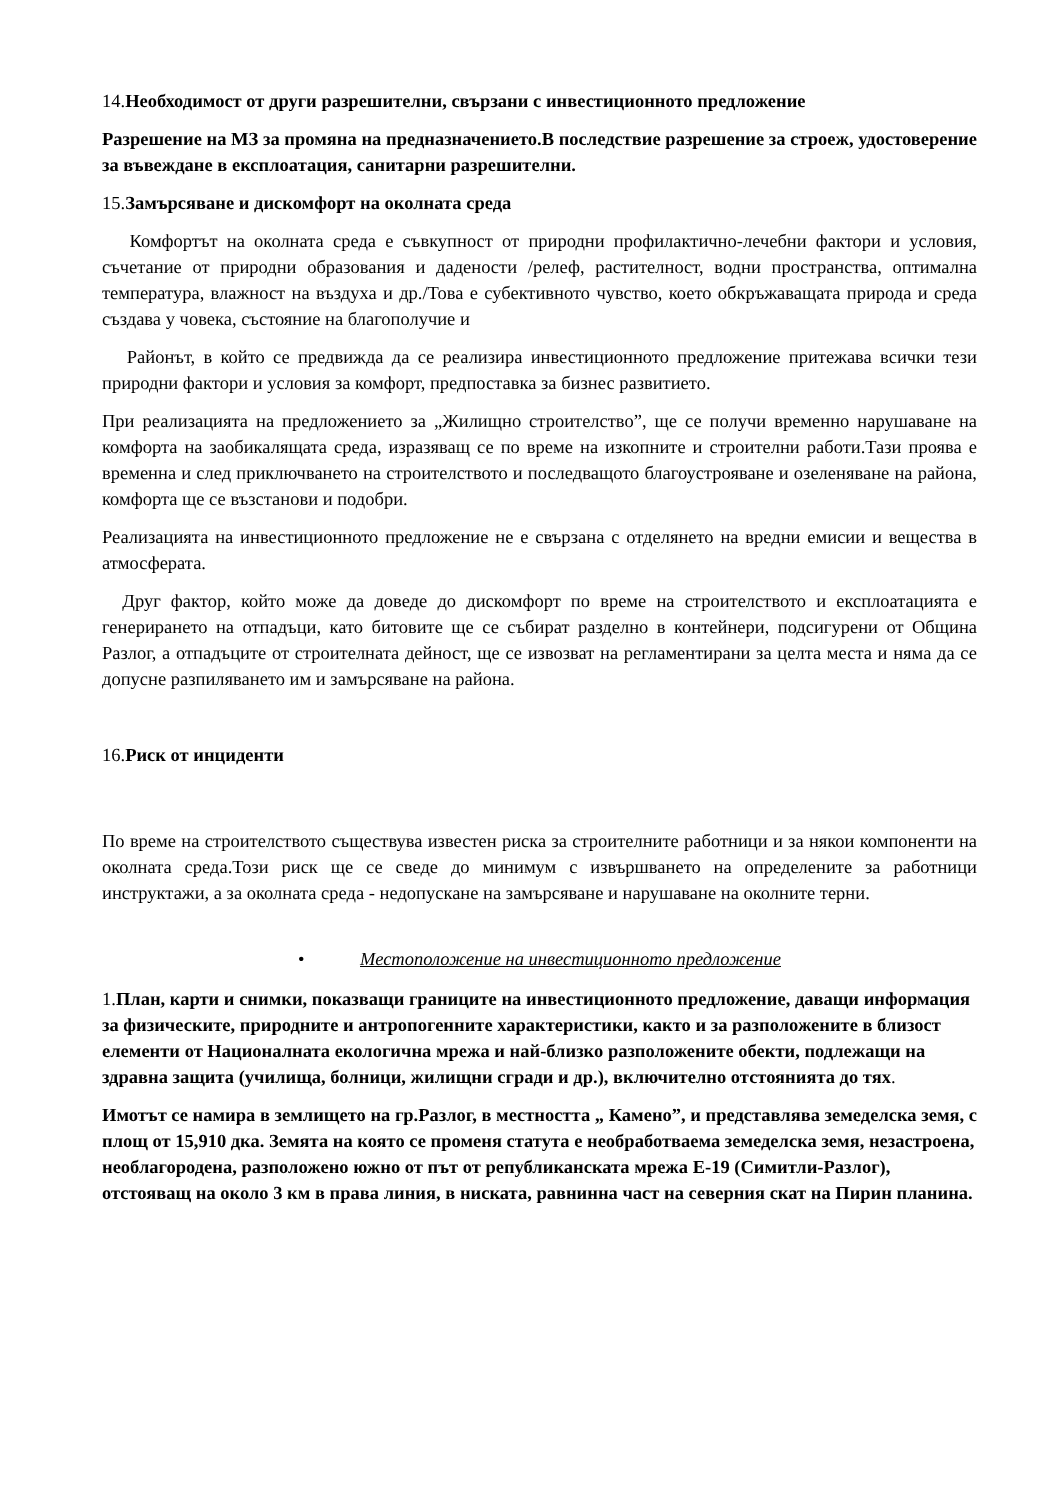14.Необходимост от други разрешителни, свързани с инвестиционното предложение
Разрешение на МЗ за промяна на предназначението.В последствие разрешение за строеж, удостоверение за въвеждане в експлоатация, санитарни разрешителни.
15.Замърсяване и дискомфорт на околната среда
Комфортът на околната среда е съвкупност от природни профилактично-лечебни фактори и условия, съчетание от природни образования и дадености /релеф, растителност, водни пространства, оптимална температура, влажност на въздуха и др./Това е субективното чувство, което обкръжаващата природа и среда създава у човека, състояние на благополучие и
Районът, в който се предвижда да се реализира инвестиционното предложение притежава всички тези природни фактори и условия за комфорт, предпоставка за бизнес развитието.
При реализацията на предложението за „Жилищно строителство”, ще се получи временно нарушаване на комфорта на заобикалящата среда, изразяващ се по време на изкопните и строителни работи.Тази проява е временна и след приключването на строителството и последващото благоустрояване и озеленяване на района, комфорта ще се възстанови и подобри.
Реализацията на инвестиционното предложение не е свързана с отделянето на вредни емисии и вещества в атмосферата.
Друг фактор, който може да доведе до дискомфорт по време на строителството и експлоатацията е генерирането на отпадъци, като битовите ще се събират разделно в контейнери, подсигурени от Община Разлог, а отпадъците от строителната дейност, ще се извозват на регламентирани за целта места и няма да се допусне разпиляването им и замърсяване на района.
16.Риск от инциденти
По време на строителството съществува известен риска за строителните работници и за някои компоненти на околната среда.Този риск ще се сведе до минимум с извършването на определените за работници инструктажи, а за околната среда - недопускане на замърсяване и нарушаване на околните терни.
• Местоположение на инвестиционното предложение
1.План, карти и снимки, показващи границите на инвестиционното предложение, даващи информация за физическите, природните и антропогенните характеристики, както и за разположените в близост елементи от Националната екологична мрежа и най-близко разположените обекти, подлежащи на здравна защита (училища, болници, жилищни сгради и др.), включително отстоянията до тях.
Имотът се намира в землището на гр.Разлог, в местността „ Камено”, и представлява земеделска земя, с площ от 15,910 дка. Земята на която се променя статута е необработваема земеделска земя, незастроена, необлагородена, разположено южно от път от републиканската мрежа Е-19 (Симитли-Разлог), отстояващ на около 3 км в права линия, в ниската, равнинна част на северния скат на Пирин планина.